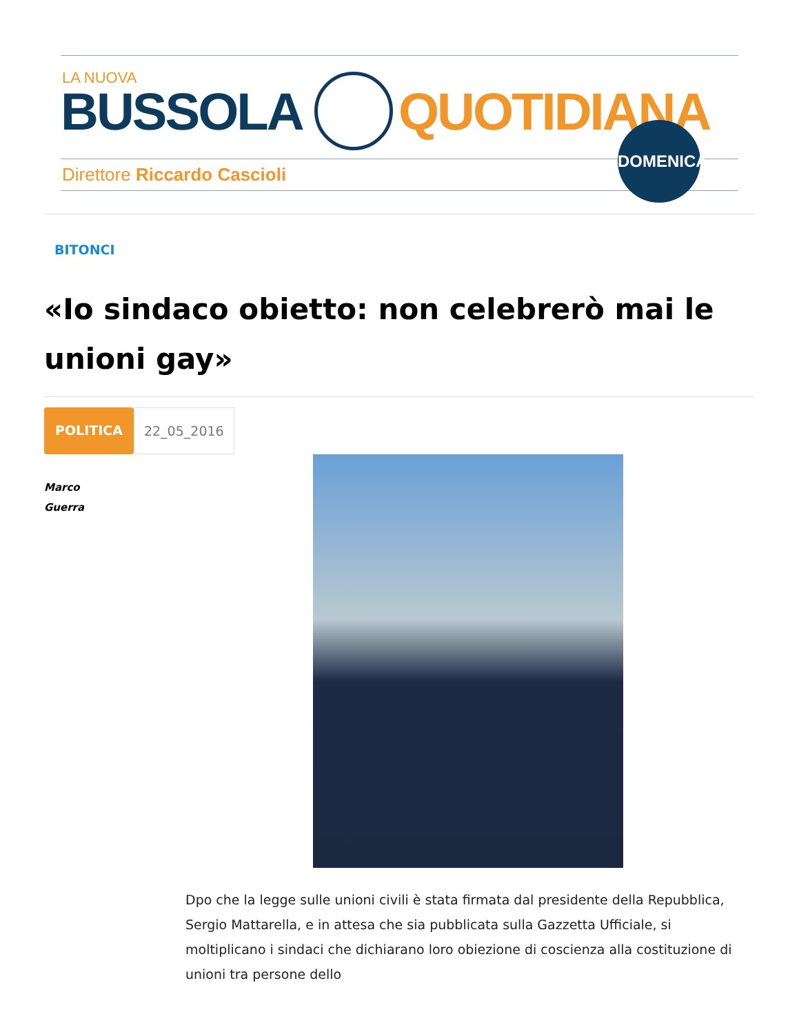LA NUOVA
BUSSOLA QUOTIDIANA
Direttore Riccardo Cascioli
DOMENICA
BITONCI
«Io sindaco obietto: non celebrerò mai le unioni gay»
POLITICA 22_05_2016
Marco
Guerra
Dpo che la legge sulle unioni civili è stata firmata dal presidente della Repubblica, Sergio Mattarella, e in attesa che sia pubblicata sulla Gazzetta Ufficiale, si moltiplicano i sindaci che dichiarano loro obiezione di coscienza alla costituzione di unioni tra persone dello